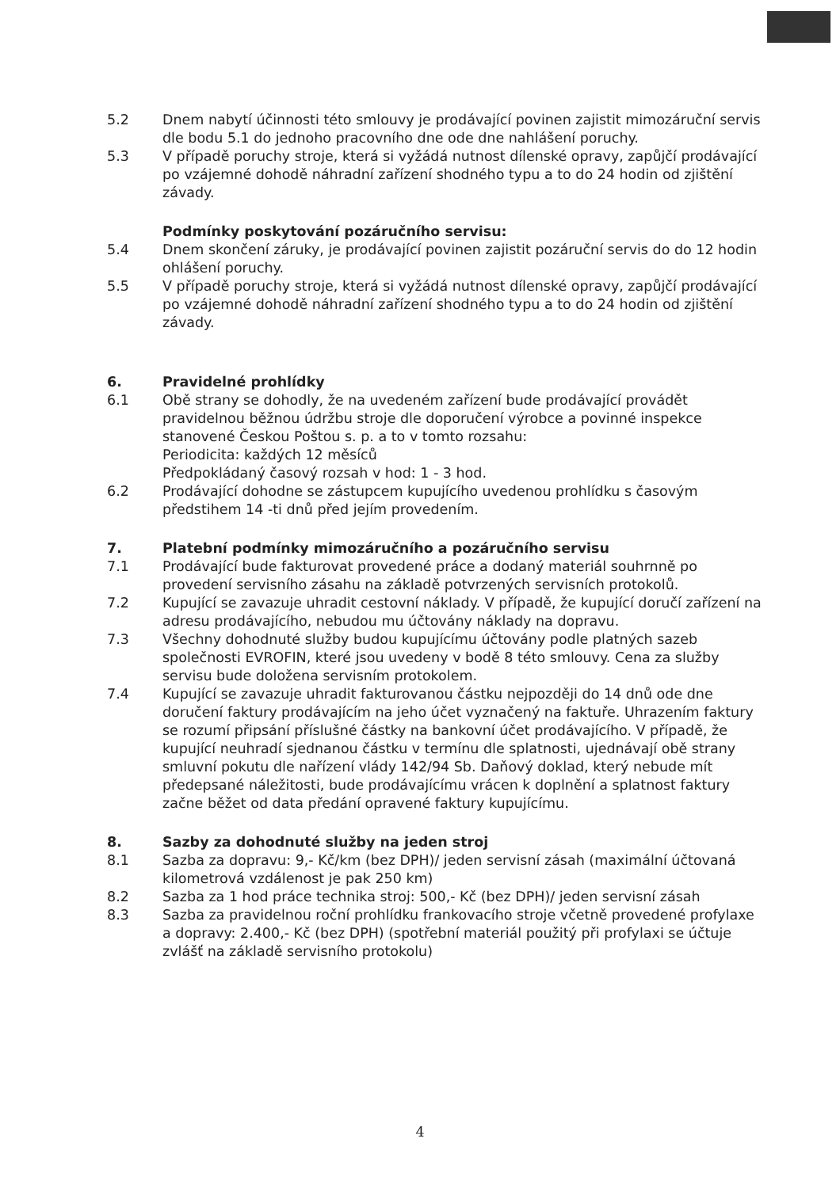5.2 Dnem nabytí účinnosti této smlouvy je prodávající povinen zajistit mimozáruční servis dle bodu 5.1 do jednoho pracovního dne ode dne nahlášení poruchy.
5.3 V případě poruchy stroje, která si vyžádá nutnost dílenské opravy, zapůjčí prodávající po vzájemné dohodě náhradní zařízení shodného typu a to do 24 hodin od zjištění závady.
Podmínky poskytování pozáručního servisu:
5.4 Dnem skončení záruky, je prodávající povinen zajistit pozáruční servis do do 12 hodin ohlášení poruchy.
5.5 V případě poruchy stroje, která si vyžádá nutnost dílenské opravy, zapůjčí prodávající po vzájemné dohodě náhradní zařízení shodného typu a to do 24 hodin od zjištění závady.
6. Pravidelné prohlídky
6.1 Obě strany se dohodly, že na uvedeném zařízení bude prodávající provádět pravidelnou běžnou údržbu stroje dle doporučení výrobce a povinné inspekce stanovené Českou Poštou s. p. a to v tomto rozsahu:
Periodicita: každých 12 měsíců
Předpokládaný časový rozsah v hod: 1 - 3 hod.
6.2 Prodávající dohodne se zástupcem kupujícího uvedenou prohlídku s časovým předstihem 14 -ti dnů před jejím provedením.
7. Platební podmínky mimozáručního a pozáručního servisu
7.1 Prodávající bude fakturovat provedené práce a dodaný materiál souhrnně po provedení servisního zásahu na základě potvrzených servisních protokolů.
7.2 Kupující se zavazuje uhradit cestovní náklady. V případě, že kupující doručí zařízení na adresu prodávajícího, nebudou mu účtovány náklady na dopravu.
7.3 Všechny dohodnuté služby budou kupujícímu účtovány podle platných sazeb společnosti EVROFIN, které jsou uvedeny v bodě 8 této smlouvy. Cena za služby servisu bude doložena servisním protokolem.
7.4 Kupující se zavazuje uhradit fakturovanou částku nejpozději do 14 dnů ode dne doručení faktury prodávajícím na jeho účet vyznačený na faktuře. Uhrazením faktury se rozumí připsání příslušné částky na bankovní účet prodávajícího. V případě, že kupující neuhradí sjednanou částku v termínu dle splatnosti, ujednávají obě strany smluvní pokutu dle nařízení vlády 142/94 Sb. Daňový doklad, který nebude mít předepsané náležitosti, bude prodávajícímu vrácen k doplnění a splatnost faktury začne běžet od data předání opravené faktury kupujícímu.
8. Sazby za dohodnuté služby na jeden stroj
8.1 Sazba za dopravu: 9,- Kč/km (bez DPH)/ jeden servisní zásah (maximální účtovaná kilometrová vzdálenost je pak 250 km)
8.2 Sazba za 1 hod práce technika stroj: 500,- Kč (bez DPH)/ jeden servisní zásah
8.3 Sazba za pravidelnou roční prohlídku frankovacího stroje včetně provedené profylaxe a dopravy: 2.400,- Kč (bez DPH) (spotřební materiál použitý při profylaxi se účtuje zvlášť na základě servisního protokolu)
4